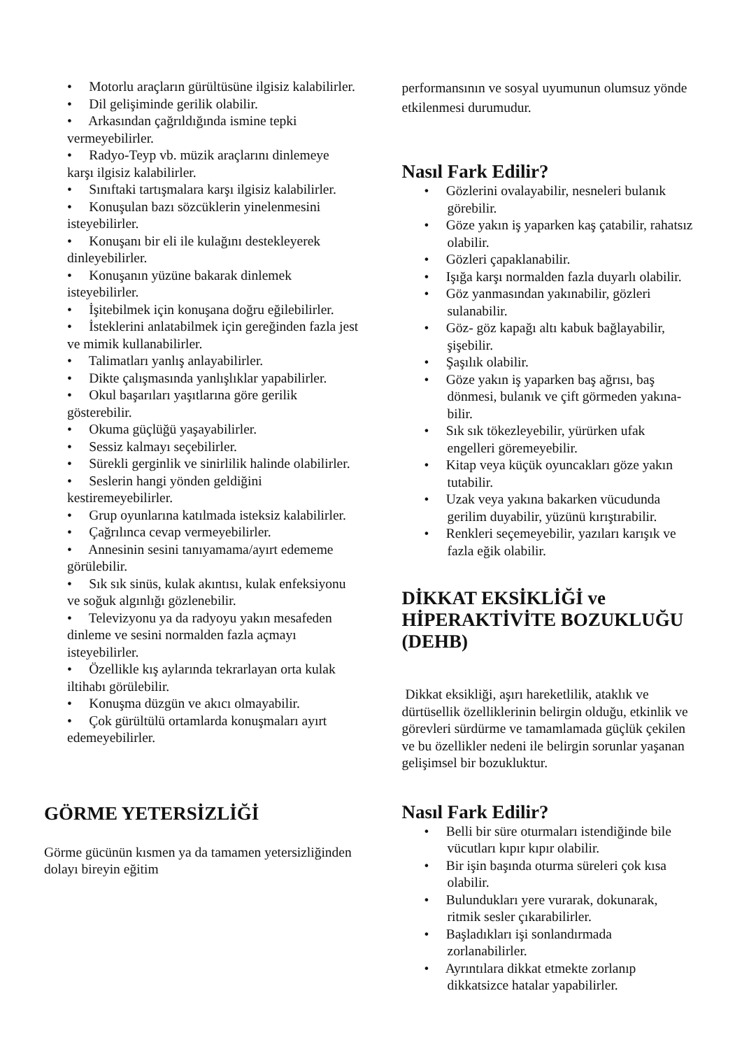• Motorlu araçların gürültüsüne ilgisiz kalabilirler.
• Dil gelişiminde gerilik olabilir.
• Arkasından çağrıldığında ismine tepki vermeyebilirler.
• Radyo-Teyp vb. müzik araçlarını dinlemeye karşı ilgisiz kalabilirler.
• Sınıftaki tartışmalara karşı ilgisiz kalabilirler.
• Konuşulan bazı sözcüklerin yinelenmesini isteyebilirler.
• Konuşanı bir eli ile kulağını destekleyerek dinleyebilirler.
• Konuşanın yüzüne bakarak dinlemek isteyebilirler.
• İşitebilmek için konuşana doğru eğilebilirler.
• İsteklerini anlatabilmek için gereğinden fazla jest ve mimik kullanabilirler.
• Talimatları yanlış anlayabilirler.
• Dikte çalışmasında yanlışlıklar yapabilirler.
• Okul başarıları yaşıtlarına göre gerilik gösterebilir.
• Okuma güçlüğü yaşayabilirler.
• Sessiz kalmayı seçebilirler.
• Sürekli gerginlik ve sinirlilik halinde olabilirler.
• Seslerin hangi yönden geldiğini kestiremeyebilirler.
• Grup oyunlarına katılmada isteksiz kalabilirler.
• Çağrılınca cevap vermeyebilirler.
• Annesinin sesini tanıyamama/ayırt edememe görülebilir.
• Sık sık sinüs, kulak akıntısı, kulak enfeksiyonu ve soğuk algınlığı gözlenebilir.
• Televizyonu ya da radyoyu yakın mesafeden dinleme ve sesini normalden fazla açmayı isteyebilirler.
• Özellikle kış aylarında tekrarlayan orta kulak iltihabı görülebilir.
• Konuşma düzgün ve akıcı olmayabilir.
• Çok gürültülü ortamlarda konuşmaları ayırt edemeyebilirler.
GÖRME YETERSİZLİĞİ
Görme gücünün kısmen ya da tamamen yetersizliğinden dolayı bireyin eğitim
performansının ve sosyal uyumunun olumsuz yönde etkilenmesi durumudur.
Nasıl Fark Edilir?
• Gözlerini ovalayabilir, nesneleri bulanık görebilir.
• Göze yakın iş yaparken kaş çatabilir, rahatsız olabilir.
• Gözleri çapaklanabilir.
• Işığa karşı normalden fazla duyarlı olabilir.
• Göz yanmasından yakınabilir, gözleri sulanabilir.
• Göz- göz kapağı altı kabuk bağlayabilir, şişebilir.
• Şaşılık olabilir.
• Göze yakın iş yaparken baş ağrısı, baş dönmesi, bulanık ve çift görmeden yakına-bilir.
• Sık sık tökezleyebilir, yürürken ufak engelleri göremeyebilir.
• Kitap veya küçük oyuncakları göze yakın tutabilir.
• Uzak veya yakına bakarken vücudunda gerilim duyabilir, yüzünü kırıştırabilir.
• Renkleri seçemeyebilir, yazıları karışık ve fazla eğik olabilir.
DİKKAT EKSİKLİĞİ ve HİPERAKTİVİTE BOZUKLUĞU (DEHB)
Dikkat eksikliği, aşırı hareketlilik, ataklık ve dürtüsellik özelliklerinin belirgin olduğu, etkinlik ve görevleri sürdürme ve tamamlamada güçlük çekilen ve bu özellikler nedeni ile belirgin sorunlar yaşanan gelişimsel bir bozukluktur.
Nasıl Fark Edilir?
• Belli bir süre oturmaları istendiğinde bile vücutları kıpır kıpır olabilir.
• Bir işin başında oturma süreleri çok kısa olabilir.
• Bulundukları yere vurarak, dokunarak, ritmik sesler çıkarabilirler.
• Başladıkları işi sonlandırmada zorlanabilirler.
• Ayrıntılara dikkat etmekte zorlanıp dikkatsizce hatalar yapabilirler.